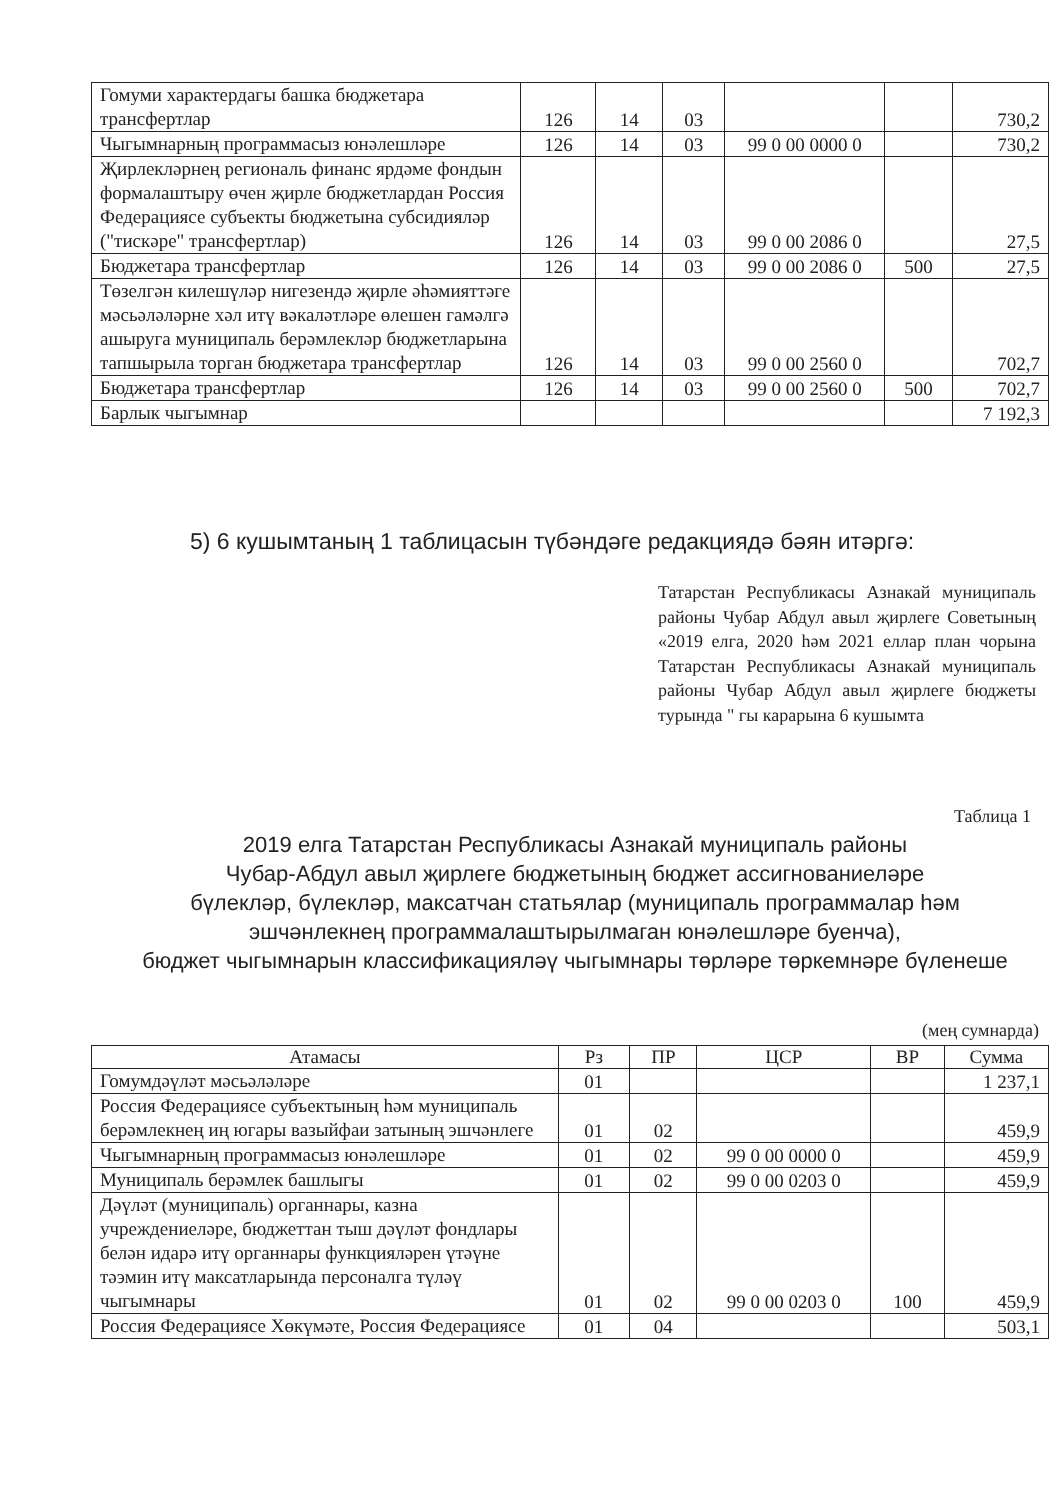| Гомуми характердагы башка бюджетара трансфертлар | 126 | 14 | 03 | | | 730,2 |
| Чыгымнарның программасыз юнәлешләре | 126 | 14 | 03 | 99 0 00 0000 0 | | 730,2 |
| Җирлекләрнең региональ финанс ярдәме фондын формалаштыру өчен җирле бюджетлардан Россия Федерациясе субъекты бюджетына субсидияләр ("тискәре" трансфертлар) | 126 | 14 | 03 | 99 0 00 2086 0 | | 27,5 |
| Бюджетара трансфертлар | 126 | 14 | 03 | 99 0 00 2086 0 | 500 | 27,5 |
| Төзелгән килешүләр нигезендә җирле әһәмияттәге мәсьәләләрне хәл итү вәкаләтләре өлешен гамәлгә ашыруга муниципаль берәмлекләр бюджетларына тапшырыла торган бюджетара трансфертлар | 126 | 14 | 03 | 99 0 00 2560 0 | | 702,7 |
| Бюджетара трансфертлар | 126 | 14 | 03 | 99 0 00 2560 0 | 500 | 702,7 |
| Барлык чыгымнар | | | | | | 7 192,3 |
5) 6 кушымтаның 1 таблицасын түбәндәге редакциядә бәян итәргә:
Татарстан Республикасы Азнакай муниципаль районы Чубар Абдул авыл җирлеге Советының «2019 елга, 2020 һәм 2021 еллар план чорына Татарстан Республикасы Азнакай муниципаль районы Чубар Абдул авыл җирлеге бюджеты турында " гы карарына 6 кушымта
Таблица 1
2019 елга Татарстан Республикасы Азнакай муниципаль районы
Чубар-Абдул авыл җирлеге бюджетының бюджет ассигнованиеләре
бүлекләр, бүлекләр, максатчан статьялар (муниципаль программалар һәм
эшчәнлекнең программалаштырылмаган юнәлешләре буенча),
бюджет чыгымнарын классификацияләү чыгымнары төрләре төркемнәре бүленеше
(мең сумнарда)
| Атамасы | Рз | ПР | ЦСР | ВР | Сумма |
| --- | --- | --- | --- | --- | --- |
| Гомумдәүләт мәсьәләләре | 01 | | | | 1 237,1 |
| Россия Федерациясе субъектының һәм муниципаль берәмлекнең иң югары вазыйфаи затының эшчәнлеге | 01 | 02 | | | 459,9 |
| Чыгымнарның программасыз юнәлешләре | 01 | 02 | 99 0 00 0000 0 | | 459,9 |
| Муниципаль берәмлек башлыгы | 01 | 02 | 99 0 00 0203 0 | | 459,9 |
| Дәүләт (муниципаль) органнары, казна учреждениеләре, бюджеттан тыш дәүләт фондлары белән идарә итү органнары функцияләрен үтәүне тәэмин итү максатларында персоналга түләү чыгымнары | 01 | 02 | 99 0 00 0203 0 | 100 | 459,9 |
| Россия Федерациясе Хөкүмәте, Россия Федерациясе | 01 | 04 | | | 503,1 |